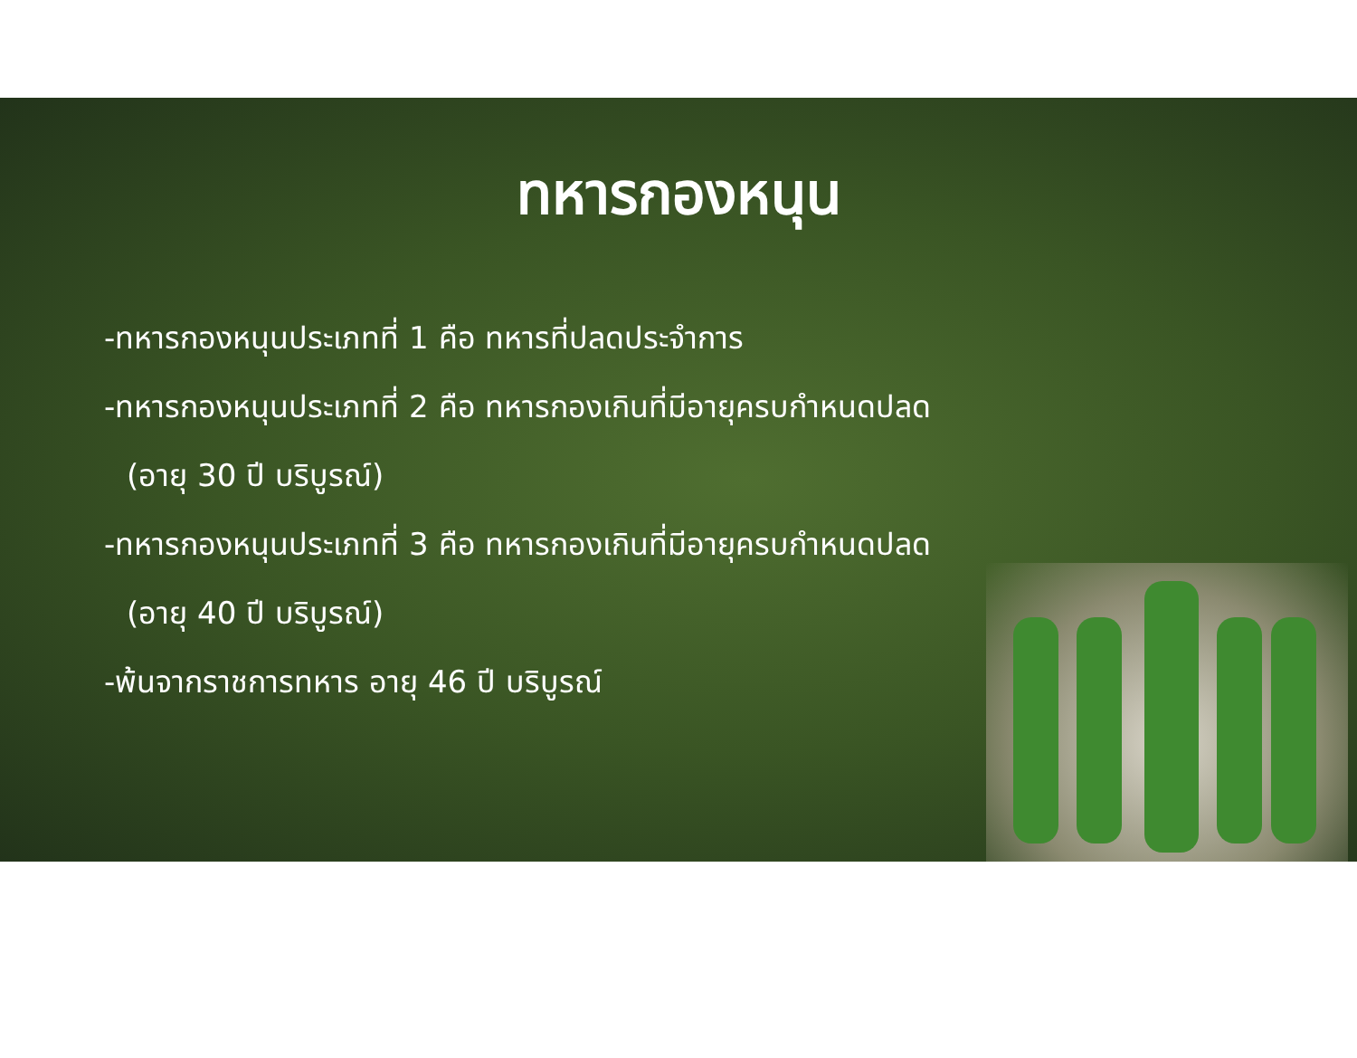ทหารกองหนุน
-ทหารกองหนุนประเภทที่ 1 คือ ทหารที่ปลดประจำการ
-ทหารกองหนุนประเภทที่ 2 คือ ทหารกองเกินที่มีอายุครบกำหนดปลด
(อายุ 30 ปี บริบูรณ์)
-ทหารกองหนุนประเภทที่ 3 คือ ทหารกองเกินที่มีอายุครบกำหนดปลด
(อายุ 40 ปี บริบูรณ์)
-พ้นจากราชการทหาร อายุ 46 ปี บริบูรณ์